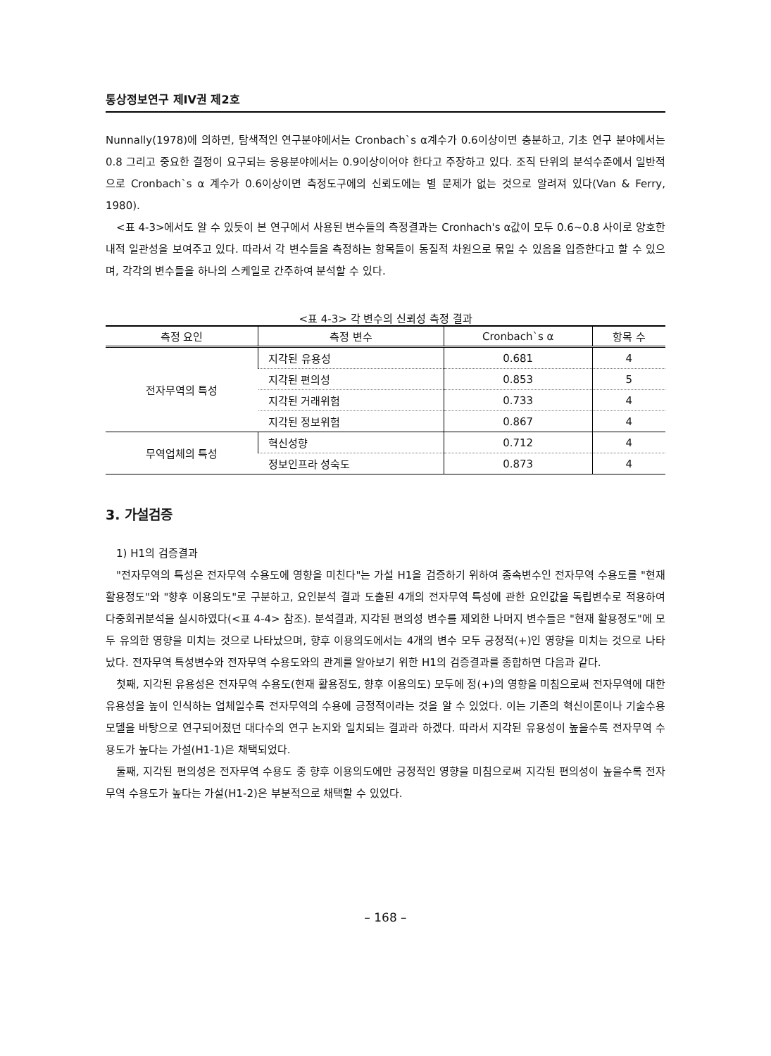통상정보연구 제IV권 제2호
Nunnally(1978)에 의하면, 탐색적인 연구분야에서는 Cronbach`s α계수가 0.6이상이면 충분하고, 기초 연구 분야에서는 0.8 그리고 중요한 결정이 요구되는 응용분야에서는 0.9이상이어야 한다고 주장하고 있다. 조직 단위의 분석수준에서 일반적으로 Cronbach`s α 계수가 0.6이상이면 측정도구에의 신뢰도에는 별 문제가 없는 것으로 알려져 있다(Van & Ferry, 1980).
<표 4-3>에서도 알 수 있듯이 본 연구에서 사용된 변수들의 측정결과는 Cronhach's α값이 모두 0.6~0.8 사이로 양호한 내적 일관성을 보여주고 있다. 따라서 각 변수들을 측정하는 항목들이 동질적 차원으로 묶일 수 있음을 입증한다고 할 수 있으며, 각각의 변수들을 하나의 스케일로 간주하여 분석할 수 있다.
<표 4-3> 각 변수의 신뢰성 측정 결과
| 측정 요인 | 측정 변수 | Cronbach`s α | 항목 수 |
| --- | --- | --- | --- |
| 전자무역의 특성 | 지각된 유용성 | 0.681 | 4 |
| | 지각된 편의성 | 0.853 | 5 |
| | 지각된 거래위험 | 0.733 | 4 |
| | 지각된 정보위험 | 0.867 | 4 |
| 무역업체의 특성 | 혁신성향 | 0.712 | 4 |
| | 정보인프라 성숙도 | 0.873 | 4 |
3. 가설검증
1) H1의 검증결과
"전자무역의 특성은 전자무역 수용도에 영향을 미친다"는 가설 H1을 검증하기 위하여 종속변수인 전자무역 수용도를 "현재 활용정도"와 "향후 이용의도"로 구분하고, 요인분석 결과 도출된 4개의 전자무역 특성에 관한 요인값을 독립변수로 적용하여 다중회귀분석을 실시하였다(<표 4-4> 참조). 분석결과, 지각된 편의성 변수를 제외한 나머지 변수들은 "현재 활용정도"에 모두 유의한 영향을 미치는 것으로 나타났으며, 향후 이용의도에서는 4개의 변수 모두 긍정적(+)인 영향을 미치는 것으로 나타났다. 전자무역 특성변수와 전자무역 수용도와의 관계를 알아보기 위한 H1의 검증결과를 종합하면 다음과 같다.
첫째, 지각된 유용성은 전자무역 수용도(현재 활용정도, 향후 이용의도) 모두에 정(+)의 영향을 미침으로써 전자무역에 대한 유용성을 높이 인식하는 업체일수록 전자무역의 수용에 긍정적이라는 것을 알 수 있었다. 이는 기존의 혁신이론이나 기술수용모델을 바탕으로 연구되어졌던 대다수의 연구 논지와 일치되는 결과라 하겠다. 따라서 지각된 유용성이 높을수록 전자무역 수용도가 높다는 가설(H1-1)은 채택되었다.
둘째, 지각된 편의성은 전자무역 수용도 중 향후 이용의도에만 긍정적인 영향을 미침으로써 지각된 편의성이 높을수록 전자무역 수용도가 높다는 가설(H1-2)은 부분적으로 채택할 수 있었다.
– 168 –